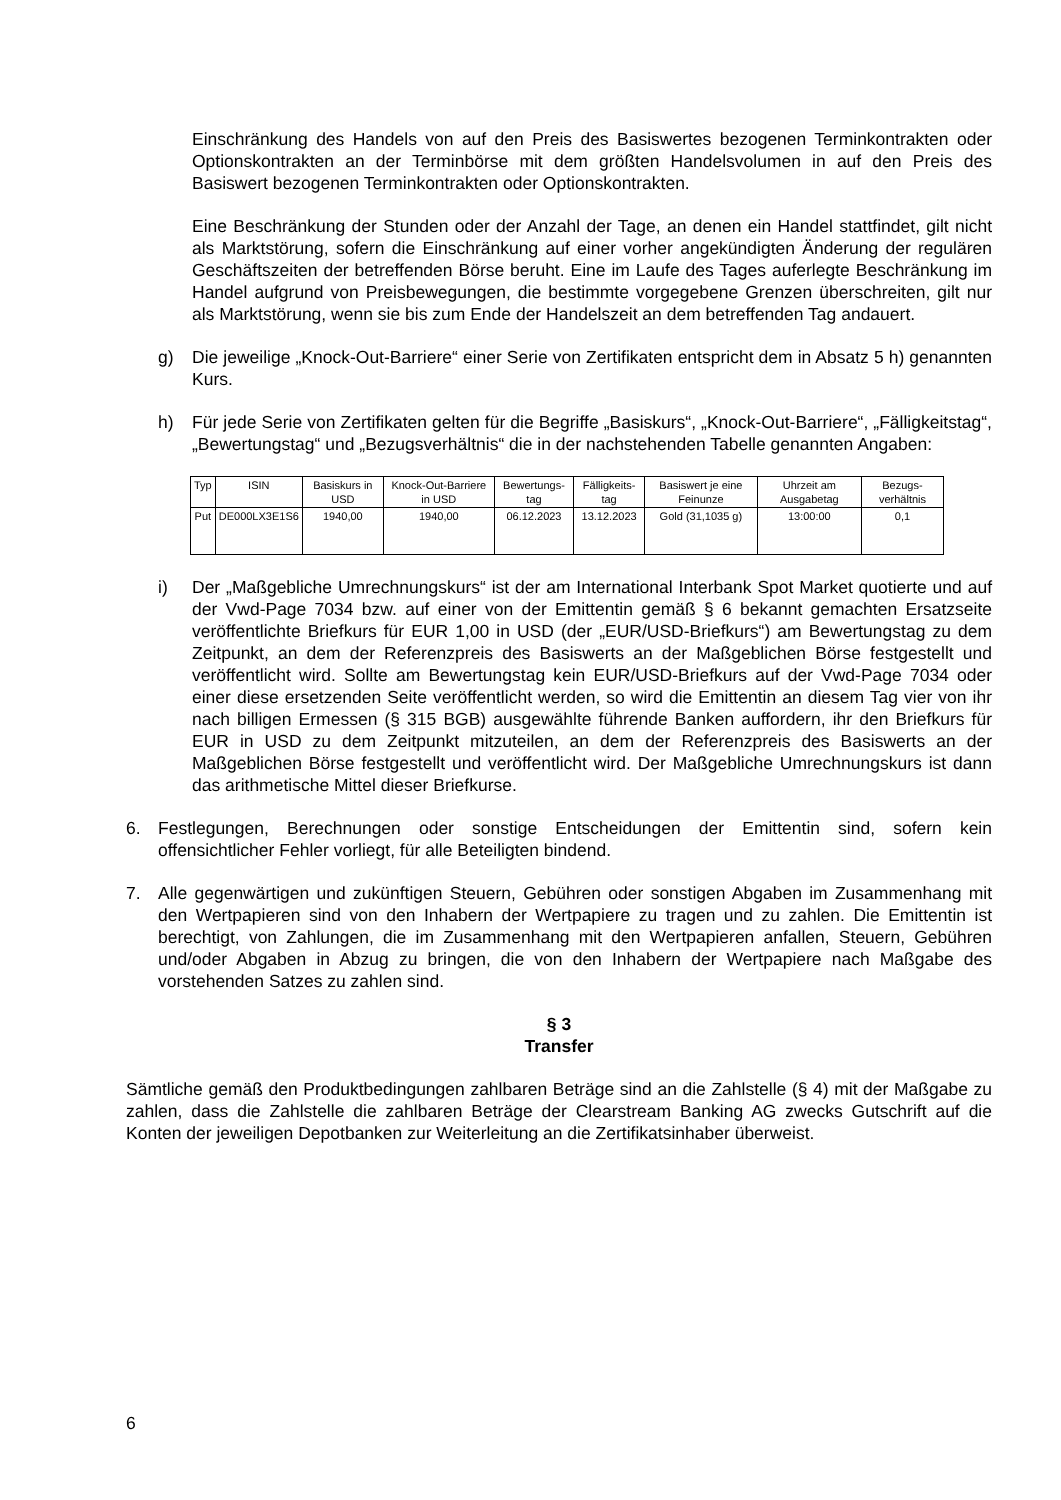Einschränkung des Handels von auf den Preis des Basiswertes bezogenen Terminkontrakten oder Optionskontrakten an der Terminbörse mit dem größten Handelsvolumen in auf den Preis des Basiswert bezogenen Terminkontrakten oder Optionskontrakten.
Eine Beschränkung der Stunden oder der Anzahl der Tage, an denen ein Handel stattfindet, gilt nicht als Marktstörung, sofern die Einschränkung auf einer vorher angekündigten Änderung der regulären Geschäftszeiten der betreffenden Börse beruht. Eine im Laufe des Tages auferlegte Beschränkung im Handel aufgrund von Preisbewegungen, die bestimmte vorgegebene Grenzen überschreiten, gilt nur als Marktstörung, wenn sie bis zum Ende der Handelszeit an dem betreffenden Tag andauert.
g) Die jeweilige „Knock-Out-Barriere“ einer Serie von Zertifikaten entspricht dem in Absatz 5 h) genannten Kurs.
h) Für jede Serie von Zertifikaten gelten für die Begriffe „Basiskurs“, „Knock-Out-Barriere“, „Fälligkeitstag“, „Bewertungstag“ und „Bezugsverhältnis“ die in der nachstehenden Tabelle genannten Angaben:
| Typ | ISIN | Basiskurs in USD | Knock-Out-Barriere in USD | Bewertungs-tag | Fälligkeits-tag | Basiswert je eine Feinunze | Uhrzeit am Ausgabetag | Bezugs-verhältnis |
| --- | --- | --- | --- | --- | --- | --- | --- | --- |
| Put | DE000LX3E1S6 | 1940,00 | 1940,00 | 06.12.2023 | 13.12.2023 | Gold (31,1035 g) | 13:00:00 | 0,1 |
i) Der „Maßgebliche Umrechnungskurs“ ist der am International Interbank Spot Market quotierte und auf der Vwd-Page 7034 bzw. auf einer von der Emittentin gemäß § 6 bekannt gemachten Ersatzseite veröffentlichte Briefkurs für EUR 1,00 in USD (der „EUR/USD-Briefkurs“) am Bewertungstag zu dem Zeitpunkt, an dem der Referenzpreis des Basiswerts an der Maßgeblichen Börse festgestellt und veröffentlicht wird. Sollte am Bewertungstag kein EUR/USD-Briefkurs auf der Vwd-Page 7034 oder einer diese ersetzenden Seite veröffentlicht werden, so wird die Emittentin an diesem Tag vier von ihr nach billigen Ermessen (§ 315 BGB) ausgewählte führende Banken auffordern, ihr den Briefkurs für EUR in USD zu dem Zeitpunkt mitzuteilen, an dem der Referenzpreis des Basiswerts an der Maßgeblichen Börse festgestellt und veröffentlicht wird. Der Maßgebliche Umrechnungskurs ist dann das arithmetische Mittel dieser Briefkurse.
6. Festlegungen, Berechnungen oder sonstige Entscheidungen der Emittentin sind, sofern kein offensichtlicher Fehler vorliegt, für alle Beteiligten bindend.
7. Alle gegenwärtigen und zukünftigen Steuern, Gebühren oder sonstigen Abgaben im Zusammenhang mit den Wertpapieren sind von den Inhabern der Wertpapiere zu tragen und zu zahlen. Die Emittentin ist berechtigt, von Zahlungen, die im Zusammenhang mit den Wertpapieren anfallen, Steuern, Gebühren und/oder Abgaben in Abzug zu bringen, die von den Inhabern der Wertpapiere nach Maßgabe des vorstehenden Satzes zu zahlen sind.
§ 3
Transfer
Sämtliche gemäß den Produktbedingungen zahlbaren Beträge sind an die Zahlstelle (§ 4) mit der Maßgabe zu zahlen, dass die Zahlstelle die zahlbaren Beträge der Clearstream Banking AG zwecks Gutschrift auf die Konten der jeweiligen Depotbanken zur Weiterleitung an die Zertifikatsinhaber überweist.
6